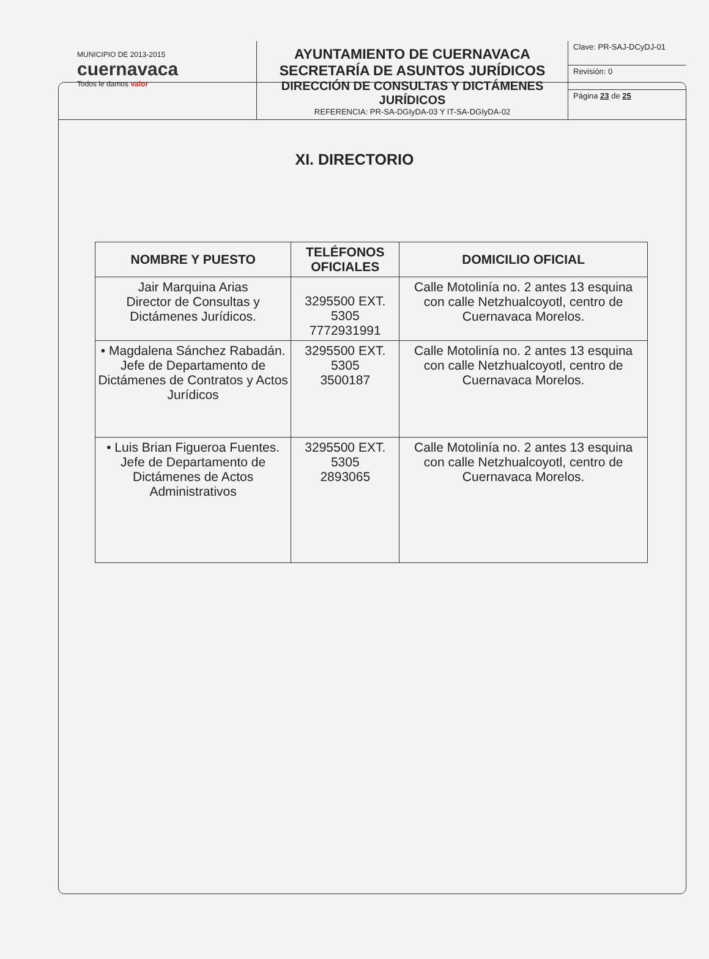MUNICIPIO DE 2013-2015
cuernavaca
Todos le damos valor
AYUNTAMIENTO DE CUERNAVACA
SECRETARÍA DE ASUNTOS JURÍDICOS
DIRECCIÓN DE CONSULTAS Y DICTÁMENES JURÍDICOS
REFERENCIA: PR-SA-DGIyDA-03 Y IT-SA-DGIyDA-02
Clave: PR-SAJ-DCyDJ-01
Revisión: 0
Página 23 de 25
XI. DIRECTORIO
| NOMBRE Y PUESTO | TELÉFONOS OFICIALES | DOMICILIO OFICIAL |
| --- | --- | --- |
| Jair Marquina Arias Director de Consultas y Dictámenes Jurídicos. | 3295500 EXT. 5305 7772931991 | Calle Motolinía no. 2 antes 13 esquina con calle Netzhualcoyotl, centro de Cuernavaca Morelos. |
| • Magdalena Sánchez Rabadán. Jefe de Departamento de Dictámenes de Contratos y Actos Jurídicos | 3295500 EXT. 5305 3500187 | Calle Motolinía no. 2 antes 13 esquina con calle Netzhualcoyotl, centro de Cuernavaca Morelos. |
| • Luis Brian Figueroa Fuentes. Jefe de Departamento de Dictámenes de Actos Administrativos | 3295500 EXT. 5305 2893065 | Calle Motolinía no. 2 antes 13 esquina con calle Netzhualcoyotl, centro de Cuernavaca Morelos. |